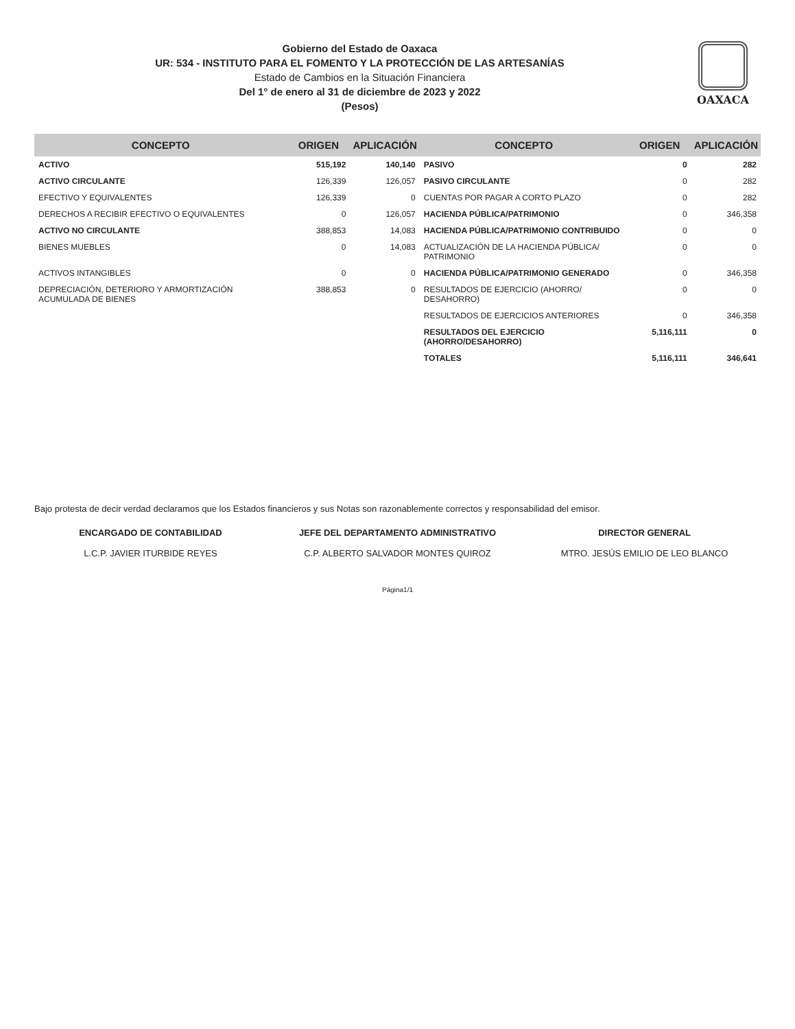Gobierno del Estado de Oaxaca
UR: 534 - INSTITUTO PARA EL FOMENTO Y LA PROTECCIÓN DE LAS ARTESANÍAS
Estado de Cambios en la Situación Financiera
Del 1° de enero al 31 de diciembre de 2023 y 2022
(Pesos)
OAXACA
| CONCEPTO | ORIGEN | APLICACIÓN | CONCEPTO | ORIGEN | APLICACIÓN |
| --- | --- | --- | --- | --- | --- |
| ACTIVO | 515,192 | 140,140 | PASIVO | 0 | 282 |
| ACTIVO CIRCULANTE | 126,339 | 126,057 | PASIVO CIRCULANTE | 0 | 282 |
| EFECTIVO Y EQUIVALENTES | 126,339 | 0 | CUENTAS POR PAGAR A CORTO PLAZO | 0 | 282 |
| DERECHOS A RECIBIR EFECTIVO O EQUIVALENTES | 0 | 126,057 | HACIENDA PÚBLICA/PATRIMONIO | 0 | 346,358 |
| ACTIVO NO CIRCULANTE | 388,853 | 14,083 | HACIENDA PÚBLICA/PATRIMONIO CONTRIBUIDO | 0 | 0 |
| BIENES MUEBLES | 0 | 14,083 | ACTUALIZACIÓN DE LA HACIENDA PÚBLICA/ PATRIMONIO | 0 | 0 |
| ACTIVOS INTANGIBLES | 0 | 0 | HACIENDA PÚBLICA/PATRIMONIO GENERADO | 0 | 346,358 |
| DEPRECIACIÓN, DETERIORO Y ARMORTIZACIÓN ACUMULADA DE BIENES | 388,853 | 0 | RESULTADOS DE EJERCICIO (AHORRO/ DESAHORRO) | 0 | 0 |
| | | | RESULTADOS DE EJERCICIOS ANTERIORES | 0 | 346,358 |
| | | | RESULTADOS DEL EJERCICIO (AHORRO/DESAHORRO) | 5,116,111 | 0 |
| | | | TOTALES | 5,116,111 | 346,641 |
Bajo protesta de decir verdad declaramos que los Estados financieros y sus Notas son razonablemente correctos y responsabilidad del emisor.
ENCARGADO DE CONTABILIDAD
L.C.P. JAVIER ITURBIDE REYES
JEFE DEL DEPARTAMENTO ADMINISTRATIVO
C.P. ALBERTO SALVADOR MONTES QUIROZ
DIRECTOR GENERAL
MTRO. JESÚS EMILIO DE LEO BLANCO
Página1/1